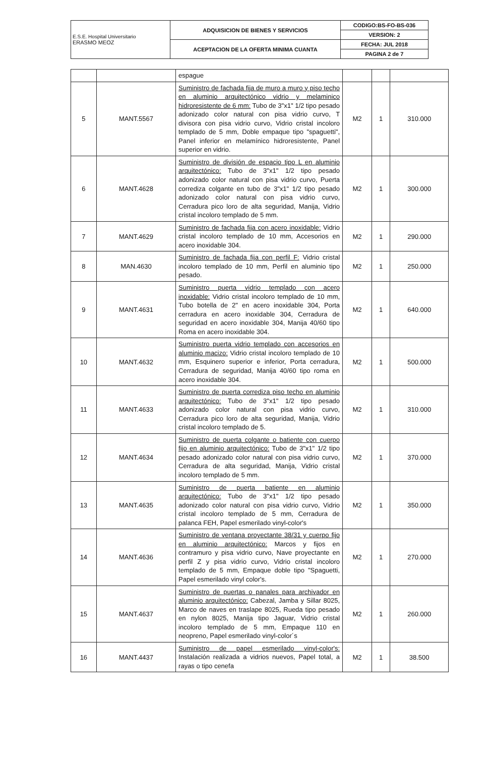| E.S.E. Hospital Universitario ERASMO MEOZ | ADQUISICION DE BIENES Y SERVICIOS | CODIGO:BS-FO-BS-036 |
| | | VERSION: 2 |
| | ACEPTACION DE LA OFERTA MINIMA CUANTA | FECHA: JUL 2018 |
| | | PAGINA 2 de 7 |
| | | espague | | | |
| 5 | MANT.5567 | Suministro de fachada fija de muro a muro y piso techo en aluminio arquitectónico vidrio y melaminico hidroresistente de 6 mm: Tubo de 3"x1" 1/2 tipo pesado adonizado color natural con pisa vidrio curvo, T divisora con pisa vidrio curvo, Vidrio cristal incoloro templado de 5 mm, Doble empaque tipo "spaguetti", Panel inferior en melamínico hidroresistente, Panel superior en vidrio. | M2 | 1 | 310.000 |
| 6 | MANT.4628 | Suministro de división de espacio tipo L en aluminio arquitectónico: Tubo de 3"x1" 1/2 tipo pesado adonizado color natural con pisa vidrio curvo, Puerta corrediza colgante en tubo de 3"x1" 1/2 tipo pesado adonizado color natural con pisa vidrio curvo, Cerradura pico loro de alta seguridad, Manija, Vidrio cristal incoloro templado de 5 mm. | M2 | 1 | 300.000 |
| 7 | MANT.4629 | Suministro de fachada fija con acero inoxidable: Vidrio cristal incoloro templado de 10 mm, Accesorios en acero inoxidable 304. | M2 | 1 | 290.000 |
| 8 | MAN.4630 | Suministro de fachada fija con perfil F: Vidrio cristal incoloro templado de 10 mm, Perfil en aluminio tipo pesado. | M2 | 1 | 250.000 |
| 9 | MANT.4631 | Suministro puerta vidrio templado con acero inoxidable: Vidrio cristal incoloro templado de 10 mm, Tubo botella de 2" en acero inoxidable 304, Porta cerradura en acero inoxidable 304, Cerradura de seguridad en acero inoxidable 304, Manija 40/60 tipo Roma en acero inoxidable 304. | M2 | 1 | 640.000 |
| 10 | MANT.4632 | Suministro puerta vidrio templado con accesorios en aluminio macizo: Vidrio cristal incoloro templado de 10 mm, Esquinero superior e inferior, Porta cerradura, Cerradura de seguridad, Manija 40/60 tipo roma en acero inoxidable 304. | M2 | 1 | 500.000 |
| 11 | MANT.4633 | Suministro de puerta corrediza piso techo en aluminio arquitectónico: Tubo de 3"x1" 1/2 tipo pesado adonizado color natural con pisa vidrio curvo, Cerradura pico loro de alta seguridad, Manija, Vidrio cristal incoloro templado de 5. | M2 | 1 | 310.000 |
| 12 | MANT.4634 | Suministro de puerta colgante o batiente con cuerpo fijo en aluminio arquitectónico: Tubo de 3"x1" 1/2 tipo pesado adonizado color natural con pisa vidrio curvo, Cerradura de alta seguridad, Manija, Vidrio cristal incoloro templado de 5 mm. | M2 | 1 | 370.000 |
| 13 | MANT.4635 | Suministro de puerta batiente en aluminio arquitectónico: Tubo de 3"x1" 1/2 tipo pesado adonizado color natural con pisa vidrio curvo, Vidrio cristal incoloro templado de 5 mm, Cerradura de palanca FEH, Papel esmerilado vinyl-color's | M2 | 1 | 350.000 |
| 14 | MANT.4636 | Suministro de ventana proyectante 38/31 y cuerpo fijo en aluminio arquitectónico: Marcos y fijos en contramuro y pisa vidrio curvo, Nave proyectante en perfil Z y pisa vidrio curvo, Vidrio cristal incoloro templado de 5 mm, Empaque doble tipo "Spaguetti, Papel esmerilado vinyl color's. | M2 | 1 | 270.000 |
| 15 | MANT.4637 | Suministro de puertas o panales para archivador en aluminio arquitectónico: Cabezal, Jamba y Sillar 8025, Marco de naves en traslape 8025, Rueda tipo pesado en nylon 8025, Manija tipo Jaguar, Vidrio cristal incoloro templado de 5 mm, Empaque 110 en neopreno, Papel esmerilado vinyl-color´s | M2 | 1 | 260.000 |
| 16 | MANT.4437 | Suministro de papel esmerilado vinyl-color's: Instalación realizada a vidrios nuevos, Papel total, a rayas o tipo cenefa | M2 | 1 | 38.500 |